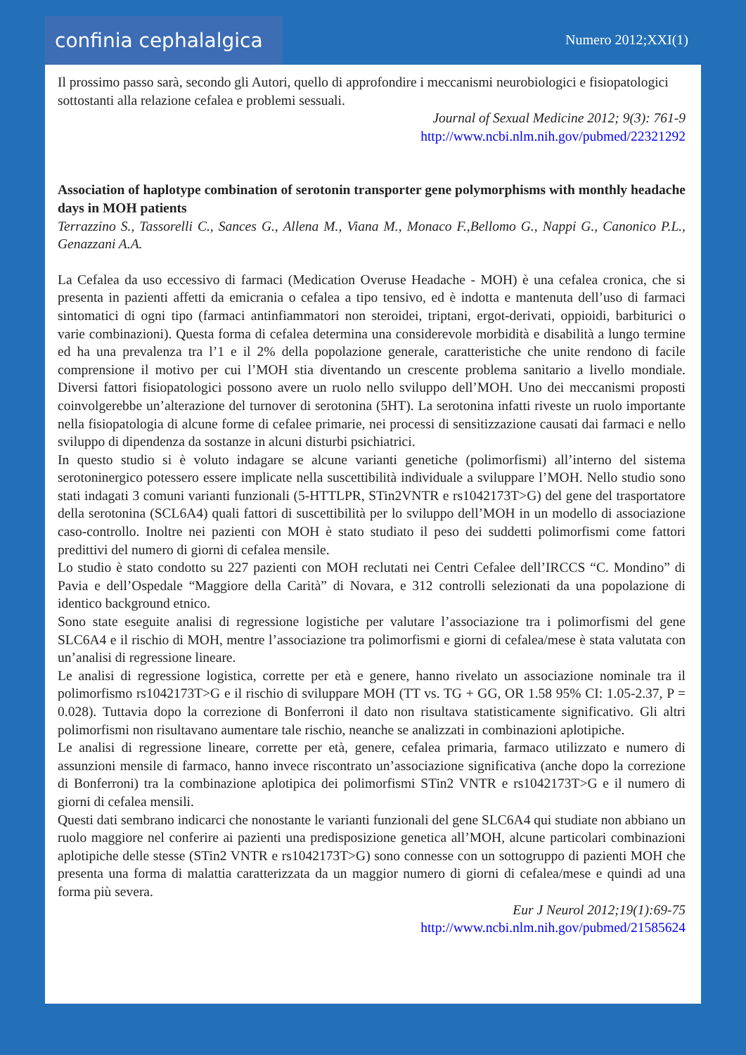confinia cephalalgica
Numero 2012;XXI(1)
Il prossimo passo sarà, secondo gli Autori, quello di approfondire i meccanismi neurobiologici e fisiopatologici sottostanti alla relazione cefalea e problemi sessuali.
Journal of Sexual Medicine 2012; 9(3): 761-9
http://www.ncbi.nlm.nih.gov/pubmed/22321292
Association of haplotype combination of serotonin transporter gene polymorphisms with monthly headache days in MOH patients
Terrazzino S., Tassorelli C., Sances G., Allena M., Viana M., Monaco F.,Bellomo G., Nappi G., Canonico P.L., Genazzani A.A.
La Cefalea da uso eccessivo di farmaci (Medication Overuse Headache - MOH) è una cefalea cronica, che si presenta in pazienti affetti da emicrania o cefalea a tipo tensivo, ed è indotta e mantenuta dell’uso di farmaci sintomatici di ogni tipo (farmaci antinfiammatori non steroidei, triptani, ergot-derivati, oppioidi, barbiturici o varie combinazioni). Questa forma di cefalea determina una considerevole morbidità e disabilità a lungo termine ed ha una prevalenza tra l’1 e il 2% della popolazione generale, caratteristiche che unite rendono di facile comprensione il motivo per cui l’MOH stia diventando un crescente problema sanitario a livello mondiale. Diversi fattori fisiopatologici possono avere un ruolo nello sviluppo dell’MOH. Uno dei meccanismi proposti coinvolgerebbe un’alterazione del turnover di serotonina (5HT). La serotonina infatti riveste un ruolo importante nella fisiopatologia di alcune forme di cefalee primarie, nei processi di sensitizzazione causati dai farmaci e nello sviluppo di dipendenza da sostanze in alcuni disturbi psichiatrici.
In questo studio si è voluto indagare se alcune varianti genetiche (polimorfismi) all’interno del sistema serotoninergico potessero essere implicate nella suscettibilità individuale a sviluppare l’MOH. Nello studio sono stati indagati 3 comuni varianti funzionali (5-HTTLPR, STin2VNTR e rs1042173T>G) del gene del trasportatore della serotonina (SCL6A4) quali fattori di suscettibilità per lo sviluppo dell’MOH in un modello di associazione caso-controllo. Inoltre nei pazienti con MOH è stato studiato il peso dei suddetti polimorfismi come fattori predittivi del numero di giorni di cefalea mensile.
Lo studio è stato condotto su 227 pazienti con MOH reclutati nei Centri Cefalee dell’IRCCS “C. Mondino” di Pavia e dell’Ospedale “Maggiore della Carità” di Novara, e 312 controlli selezionati da una popolazione di identico background etnico.
Sono state eseguite analisi di regressione logistiche per valutare l’associazione tra i polimorfismi del gene SLC6A4 e il rischio di MOH, mentre l’associazione tra polimorfismi e giorni di cefalea/mese è stata valutata con un’analisi di regressione lineare.
Le analisi di regressione logistica, corrette per età e genere, hanno rivelato un associazione nominale tra il polimorfismo rs1042173T>G e il rischio di sviluppare MOH (TT vs. TG + GG, OR 1.58 95% CI: 1.05-2.37, P = 0.028). Tuttavia dopo la correzione di Bonferroni il dato non risultava statisticamente significativo. Gli altri polimorfismi non risultavano aumentare tale rischio, neanche se analizzati in combinazioni aplotipiche.
Le analisi di regressione lineare, corrette per età, genere, cefalea primaria, farmaco utilizzato e numero di assunzioni mensile di farmaco, hanno invece riscontrato un’associazione significativa (anche dopo la correzione di Bonferroni) tra la combinazione aplotipica dei polimorfismi STin2 VNTR e rs1042173T>G e il numero di giorni di cefalea mensili.
Questi dati sembrano indicarci che nonostante le varianti funzionali del gene SLC6A4 qui studiate non abbiano un ruolo maggiore nel conferire ai pazienti una predisposizione genetica all’MOH, alcune particolari combinazioni aplotipiche delle stesse (STin2 VNTR e rs1042173T>G) sono connesse con un sottogruppo di pazienti MOH che presenta una forma di malattia caratterizzata da un maggior numero di giorni di cefalea/mese e quindi ad una forma più severa.
Eur J Neurol 2012;19(1):69-75
http://www.ncbi.nlm.nih.gov/pubmed/21585624